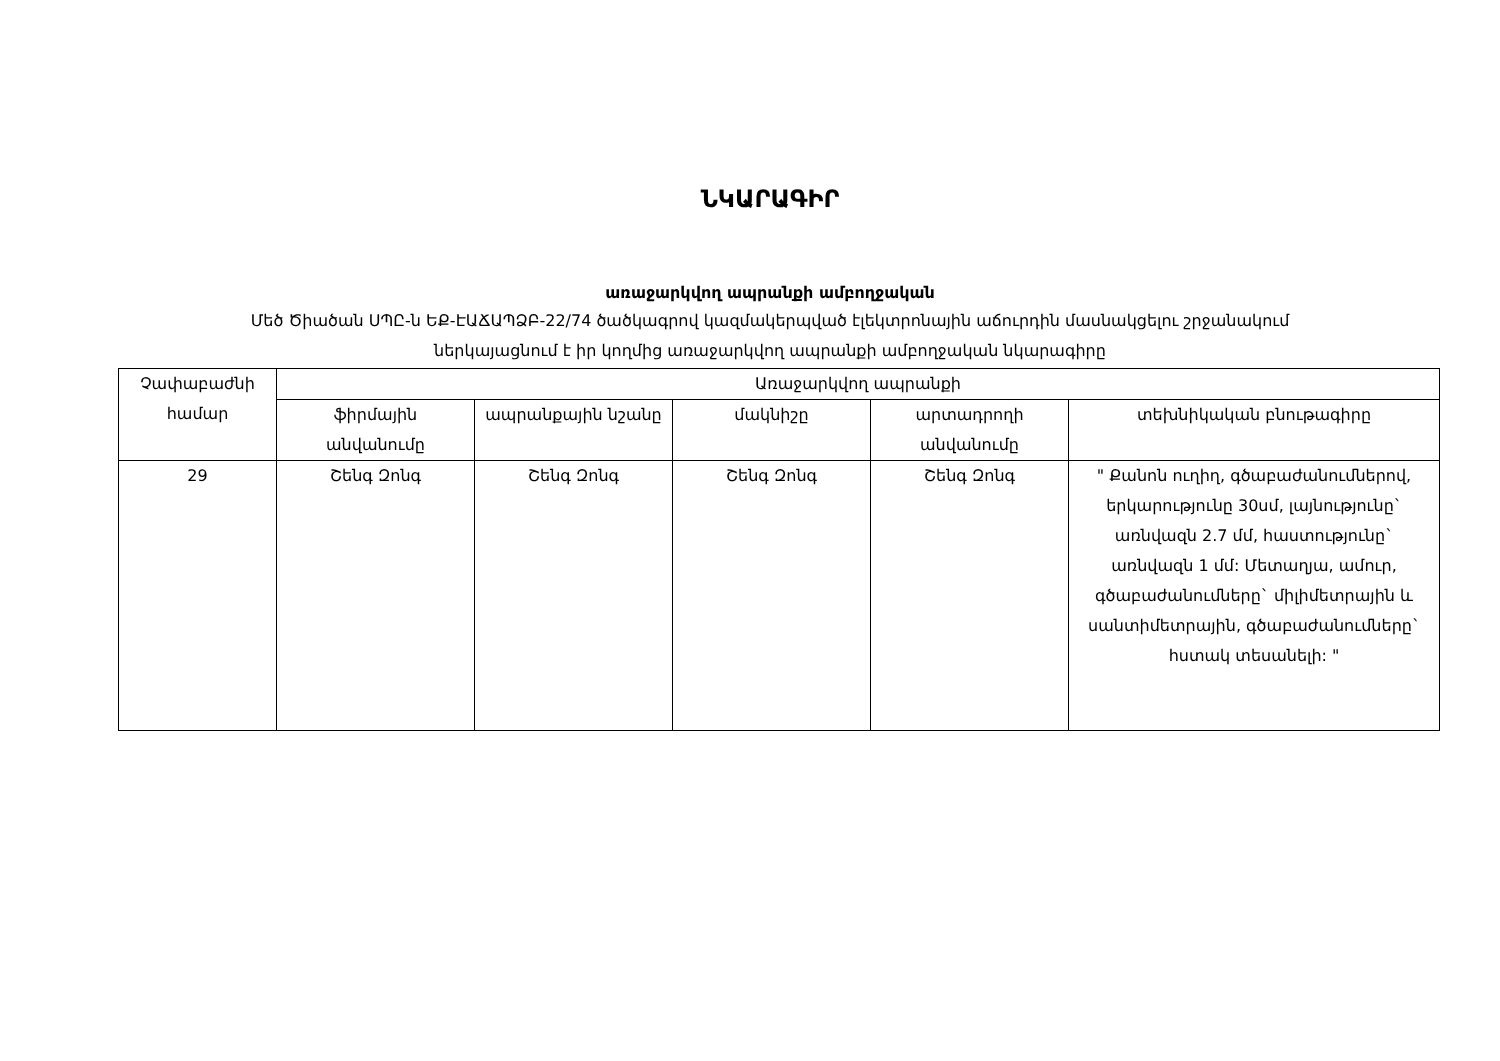ՆԿԱՐԱԳԻՐ
առաջարկվող ապրանքի ամբողջական
Մեծ Ծիածան ՍՊԸ-ն ԵՔ-ԷԱՃԱՊՁԲ-22/74 ծածկագրով կազմակերպված էլեկտրոնային աճուրդին մասնակցելու շրջանակում
ներկայացնում է իր կողմից առաջարկվող ապրանքի ամբողջական նկարագիրը
| Չափաբաժնի համար | Առաջարկվող ապրանքի | | | | |
| --- | --- | --- | --- | --- | --- |
| | ֆիրմային անվանումը | ապրանքային նշանը | մակնիշը | արտադրողի անվանումը | տեխնիկական բնութագիրը |
| 29 | Շենգ Զոնգ | Շենգ Զոնգ | Շենգ Զոնգ | Շենգ Զոնգ | " Քանոն ուղիղ, գծաբաժանումներով, երկարությունը 30սմ, լայնությունը` առնվազն 2.7 մմ, հաստությունը` առնվազն 1 մմ: Մետաղյա, ամուր, գծաբաժանումները` միլիմետրային և սանտիմետրային, գծաբաժանումները` հստակ տեսանելի: " |